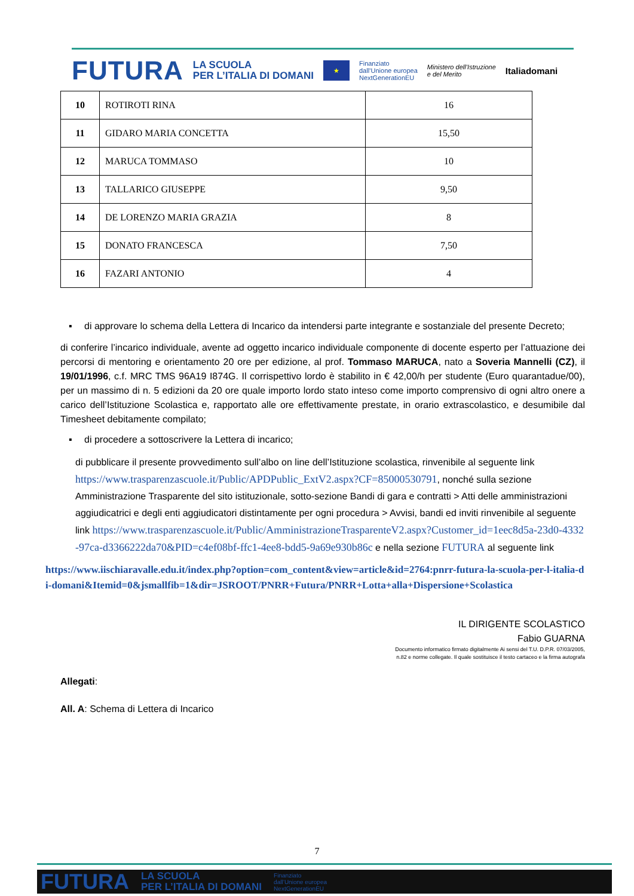FUTURA LA SCUOLA
PER L’ITALIA DI DOMANI ★ Finanziato
dall’Unione europea
NextGenerationEU Ministero dell’Istruzione
e del Merito Italiadomani
| 10 | ROTIROTI RINA | 16 |
| 11 | GIDARO MARIA CONCETTA | 15,50 |
| 12 | MARUCA TOMMASO | 10 |
| 13 | TALLARICO GIUSEPPE | 9,50 |
| 14 | DE LORENZO MARIA GRAZIA | 8 |
| 15 | DONATO FRANCESCA | 7,50 |
| 16 | FAZARI ANTONIO | 4 |
▪ di approvare lo schema della Lettera di Incarico da intendersi parte integrante e sostanziale del presente Decreto;
di conferire l’incarico individuale, avente ad oggetto incarico individuale componente di docente esperto per l’attuazione dei percorsi di mentoring e orientamento 20 ore per edizione, al prof. Tommaso MARUCA, nato a Soveria Mannelli (CZ), il 19/01/1996, c.f. MRC TMS 96A19 I874G. Il corrispettivo lordo è stabilito in € 42,00/h per studente (Euro quarantadue/00), per un massimo di n. 5 edizioni da 20 ore quale importo lordo stato inteso come importo comprensivo di ogni altro onere a carico dell’Istituzione Scolastica e, rapportato alle ore effettivamente prestate, in orario extrascolastico, e desumibile dal Timesheet debitamente compilato;
▪ di procedere a sottoscrivere la Lettera di incarico;
di pubblicare il presente provvedimento sull’albo on line dell’Istituzione scolastica, rinvenibile al seguente link https://www.trasparenzascuole.it/Public/APDPublic_ExtV2.aspx?CF=85000530791, nonché sulla sezione Amministrazione Trasparente del sito istituzionale, sotto-sezione Bandi di gara e contratti > Atti delle amministrazioni aggiudicatrici e degli enti aggiudicatori distintamente per ogni procedura > Avvisi, bandi ed inviti rinvenibile al seguente link https://www.trasparenzascuole.it/Public/AmministrazioneTrasparenteV2.aspx?Customer_id=1eec8d5a-23d0-4332-97ca-d3366222da70&PID=c4ef08bf-ffc1-4ee8-bdd5-9a69e930b86c e nella sezione FUTURA al seguente link
https://www.iischiaravalle.edu.it/index.php?option=com_content&view=article&id=2764:pnrr-futura-la-scuola-per-l-italia-di-domani&Itemid=0&jsmallfib=1&dir=JSROOT/PNRR+Futura/PNRR+Lotta+alla+Dispersione+Scolastica
IL DIRIGENTE SCOLASTICO
Fabio GUARNA
Documento informatico firmato digitalmente Ai sensi del T.U. D.P.R. 07/03/2005,
n.82 e norme collegate. Il quale sostituisce il testo cartaceo e la firma autografa
Allegati:
All. A: Schema di Lettera di Incarico
7
FUTURA LA SCUOLA
PER L’ITALIA DI DOMANI Finanziato
dall’Unione europea
NextGenerationEU